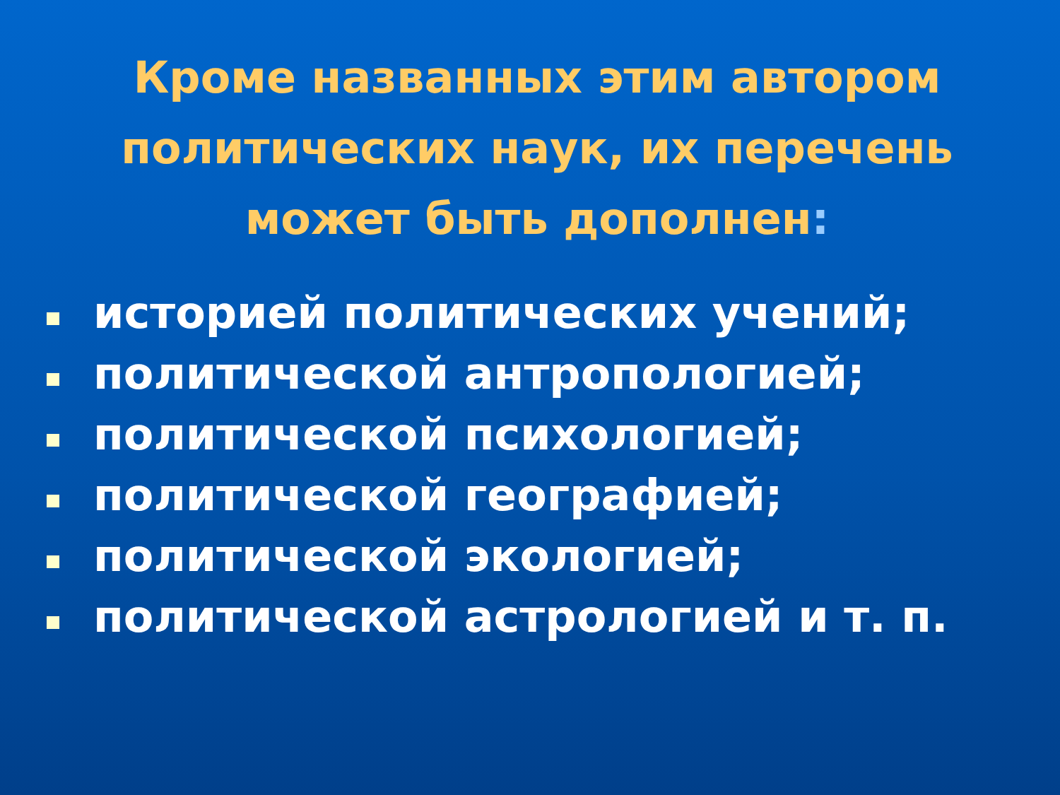Кроме названных этим автором политических наук, их перечень может быть дополнен:
историей политических учений;
политической антропологией;
политической психологией;
политической географией;
политической экологией;
политической астрологией и т. п.